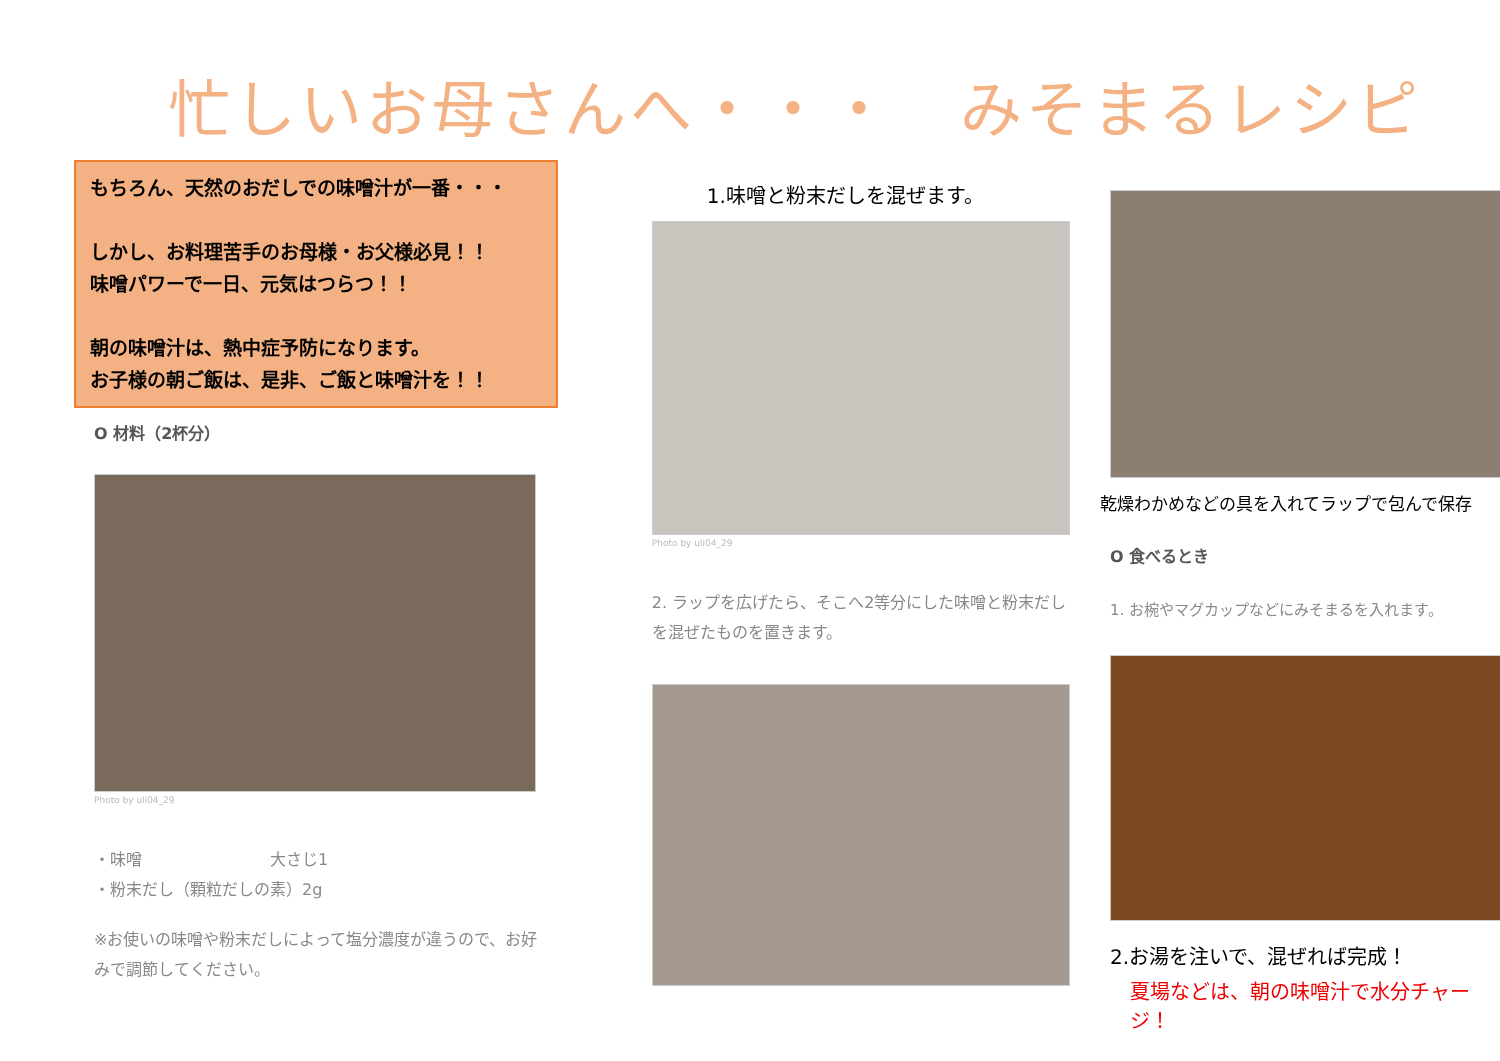忙しいお母さんへ・・・　みそまるレシピ
もちろん、天然のおだしでの味噌汁が一番・・・
しかし、お料理苦手のお母様・お父様必見！！
味噌パワーで一日、元気はつらつ！！
朝の味噌汁は、熱中症予防になります。
お子様の朝ご飯は、是非、ご飯と味噌汁を！！
O 材料（2杯分）
Photo by uli04_29
・味噌　　　　　　　　大さじ1
・粉末だし（顆粒だしの素）2g
※お使いの味噌や粉末だしによって塩分濃度が違うので、お好みで調節してください。
1.味噌と粉末だしを混ぜます。
Photo by uli04_29
2. ラップを広げたら、そこへ2等分にした味噌と粉末だしを混ぜたものを置きます。
乾燥わかめなどの具を入れてラップで包んで保存
O 食べるとき
1. お椀やマグカップなどにみそまるを入れます。
2.お湯を注いで、混ぜれば完成！
夏場などは、朝の味噌汁で水分チャージ！